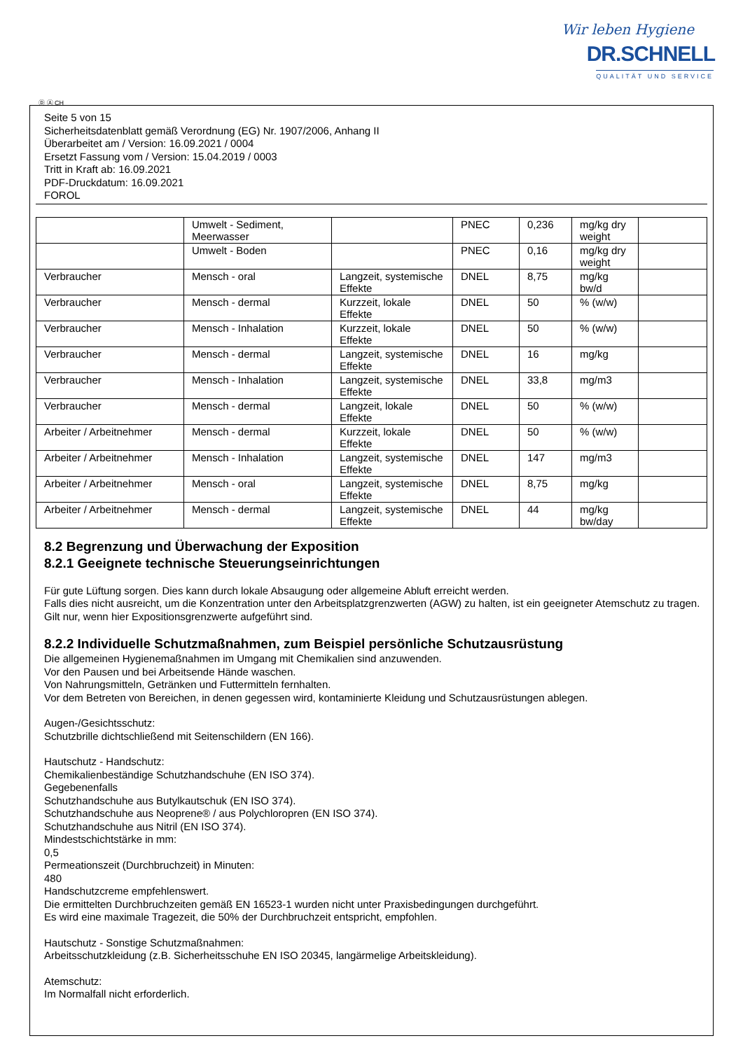Wir leben Hygiene
DR.SCHNELL
QUALITÄT UND SERVICE
Ⓓ Ⓐ CH
Seite 5 von 15
Sicherheitsdatenblatt gemäß Verordnung (EG) Nr. 1907/2006, Anhang II
Überarbeitet am / Version: 16.09.2021 / 0004
Ersetzt Fassung vom / Version: 15.04.2019 / 0003
Tritt in Kraft ab: 16.09.2021
PDF-Druckdatum: 16.09.2021
FOROL
| | Umwelt - Sediment, Meerwasser | | PNEC | 0,236 | mg/kg dry weight | |
| | Umwelt - Boden | | PNEC | 0,16 | mg/kg dry weight | |
| Verbraucher | Mensch - oral | Langzeit, systemische Effekte | DNEL | 8,75 | mg/kg bw/d | |
| Verbraucher | Mensch - dermal | Kurzzeit, lokale Effekte | DNEL | 50 | % (w/w) | |
| Verbraucher | Mensch - Inhalation | Kurzzeit, lokale Effekte | DNEL | 50 | % (w/w) | |
| Verbraucher | Mensch - dermal | Langzeit, systemische Effekte | DNEL | 16 | mg/kg | |
| Verbraucher | Mensch - Inhalation | Langzeit, systemische Effekte | DNEL | 33,8 | mg/m3 | |
| Verbraucher | Mensch - dermal | Langzeit, lokale Effekte | DNEL | 50 | % (w/w) | |
| Arbeiter / Arbeitnehmer | Mensch - dermal | Kurzzeit, lokale Effekte | DNEL | 50 | % (w/w) | |
| Arbeiter / Arbeitnehmer | Mensch - Inhalation | Langzeit, systemische Effekte | DNEL | 147 | mg/m3 | |
| Arbeiter / Arbeitnehmer | Mensch - oral | Langzeit, systemische Effekte | DNEL | 8,75 | mg/kg | |
| Arbeiter / Arbeitnehmer | Mensch - dermal | Langzeit, systemische Effekte | DNEL | 44 | mg/kg bw/day | |
8.2 Begrenzung und Überwachung der Exposition
8.2.1 Geeignete technische Steuerungseinrichtungen
Für gute Lüftung sorgen. Dies kann durch lokale Absaugung oder allgemeine Abluft erreicht werden.
Falls dies nicht ausreicht, um die Konzentration unter den Arbeitsplatzgrenzwerten (AGW) zu halten, ist ein geeigneter Atemschutz zu tragen.
Gilt nur, wenn hier Expositionsgrenzwerte aufgeführt sind.
8.2.2 Individuelle Schutzmaßnahmen, zum Beispiel persönliche Schutzausrüstung
Die allgemeinen Hygienemaßnahmen im Umgang mit Chemikalien sind anzuwenden.
Vor den Pausen und bei Arbeitsende Hände waschen.
Von Nahrungsmitteln, Getränken und Futtermitteln fernhalten.
Vor dem Betreten von Bereichen, in denen gegessen wird, kontaminierte Kleidung und Schutzausrüstungen ablegen.
Augen-/Gesichtsschutz:
Schutzbrille dichtschließend mit Seitenschildern (EN 166).
Hautschutz - Handschutz:
Chemikalienbeständige Schutzhandschuhe (EN ISO 374).
Gegebenenfalls
Schutzhandschuhe aus Butylkautschuk (EN ISO 374).
Schutzhandschuhe aus Neoprene® / aus Polychloropren (EN ISO 374).
Schutzhandschuhe aus Nitril (EN ISO 374).
Mindestschichtstärke in mm:
0,5
Permeationszeit (Durchbruchzeit) in Minuten:
480
Handschutzcreme empfehlenswert.
Die ermittelten Durchbruchzeiten gemäß EN 16523-1 wurden nicht unter Praxisbedingungen durchgeführt.
Es wird eine maximale Tragezeit, die 50% der Durchbruchzeit entspricht, empfohlen.
Hautschutz - Sonstige Schutzmaßnahmen:
Arbeitsschutzkleidung (z.B. Sicherheitsschuhe EN ISO 20345, langärmelige Arbeitskleidung).
Atemschutz:
Im Normalfall nicht erforderlich.